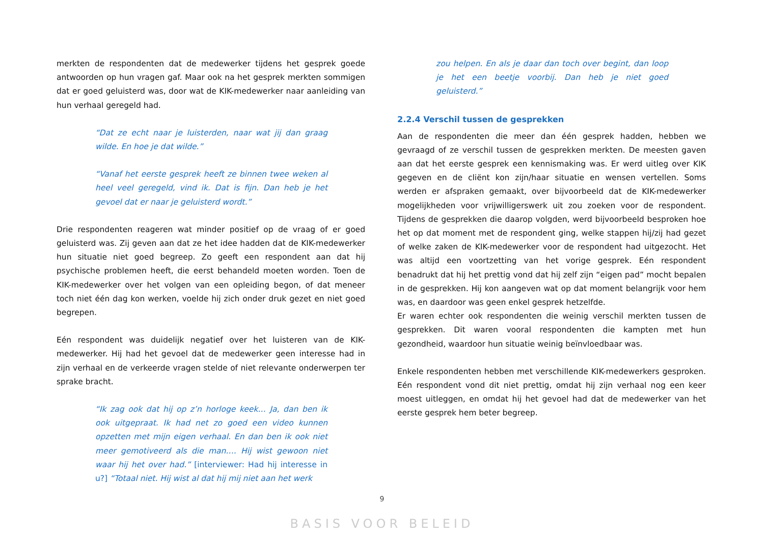merkten de respondenten dat de medewerker tijdens het gesprek goede antwoorden op hun vragen gaf. Maar ook na het gesprek merkten sommigen dat er goed geluisterd was, door wat de KIK-medewerker naar aanleiding van hun verhaal geregeld had.
“Dat ze echt naar je luisterden, naar wat jij dan graag wilde. En hoe je dat wilde.”
“Vanaf het eerste gesprek heeft ze binnen twee weken al heel veel geregeld, vind ik. Dat is fijn. Dan heb je het gevoel dat er naar je geluisterd wordt.”
Drie respondenten reageren wat minder positief op de vraag of er goed geluisterd was. Zij geven aan dat ze het idee hadden dat de KIK-medewerker hun situatie niet goed begreep. Zo geeft een respondent aan dat hij psychische problemen heeft, die eerst behandeld moeten worden. Toen de KIK-medewerker over het volgen van een opleiding begon, of dat meneer toch niet één dag kon werken, voelde hij zich onder druk gezet en niet goed begrepen.
Eén respondent was duidelijk negatief over het luisteren van de KIK-medewerker. Hij had het gevoel dat de medewerker geen interesse had in zijn verhaal en de verkeerde vragen stelde of niet relevante onderwerpen ter sprake bracht.
“Ik zag ook dat hij op z’n horloge keek… Ja, dan ben ik ook uitgepraat. Ik had net zo goed een video kunnen opzetten met mijn eigen verhaal. En dan ben ik ook niet meer gemotiveerd als die man…. Hij wist gewoon niet waar hij het over had.” [interviewer: Had hij interesse in u?] “Totaal niet. Hij wist al dat hij mij niet aan het werk
zou helpen. En als je daar dan toch over begint, dan loop je het een beetje voorbij. Dan heb je niet goed geluisterd.”
2.2.4 Verschil tussen de gesprekken
Aan de respondenten die meer dan één gesprek hadden, hebben we gevraagd of ze verschil tussen de gesprekken merkten. De meesten gaven aan dat het eerste gesprek een kennismaking was. Er werd uitleg over KIK gegeven en de cliënt kon zijn/haar situatie en wensen vertellen. Soms werden er afspraken gemaakt, over bijvoorbeeld dat de KIK-medewerker mogelijkheden voor vrijwilligerswerk uit zou zoeken voor de respondent. Tijdens de gesprekken die daarop volgden, werd bijvoorbeeld besproken hoe het op dat moment met de respondent ging, welke stappen hij/zij had gezet of welke zaken de KIK-medewerker voor de respondent had uitgezocht. Het was altijd een voortzetting van het vorige gesprek. Eén respondent benadrukt dat hij het prettig vond dat hij zelf zijn “eigen pad” mocht bepalen in de gesprekken. Hij kon aangeven wat op dat moment belangrijk voor hem was, en daardoor was geen enkel gesprek hetzelfde.
Er waren echter ook respondenten die weinig verschil merkten tussen de gesprekken. Dit waren vooral respondenten die kampten met hun gezondheid, waardoor hun situatie weinig beïnvloedbaar was.
Enkele respondenten hebben met verschillende KIK-medewerkers gesproken. Eén respondent vond dit niet prettig, omdat hij zijn verhaal nog een keer moest uitleggen, en omdat hij het gevoel had dat de medewerker van het eerste gesprek hem beter begreep.
9
BASIS VOOR BELEID